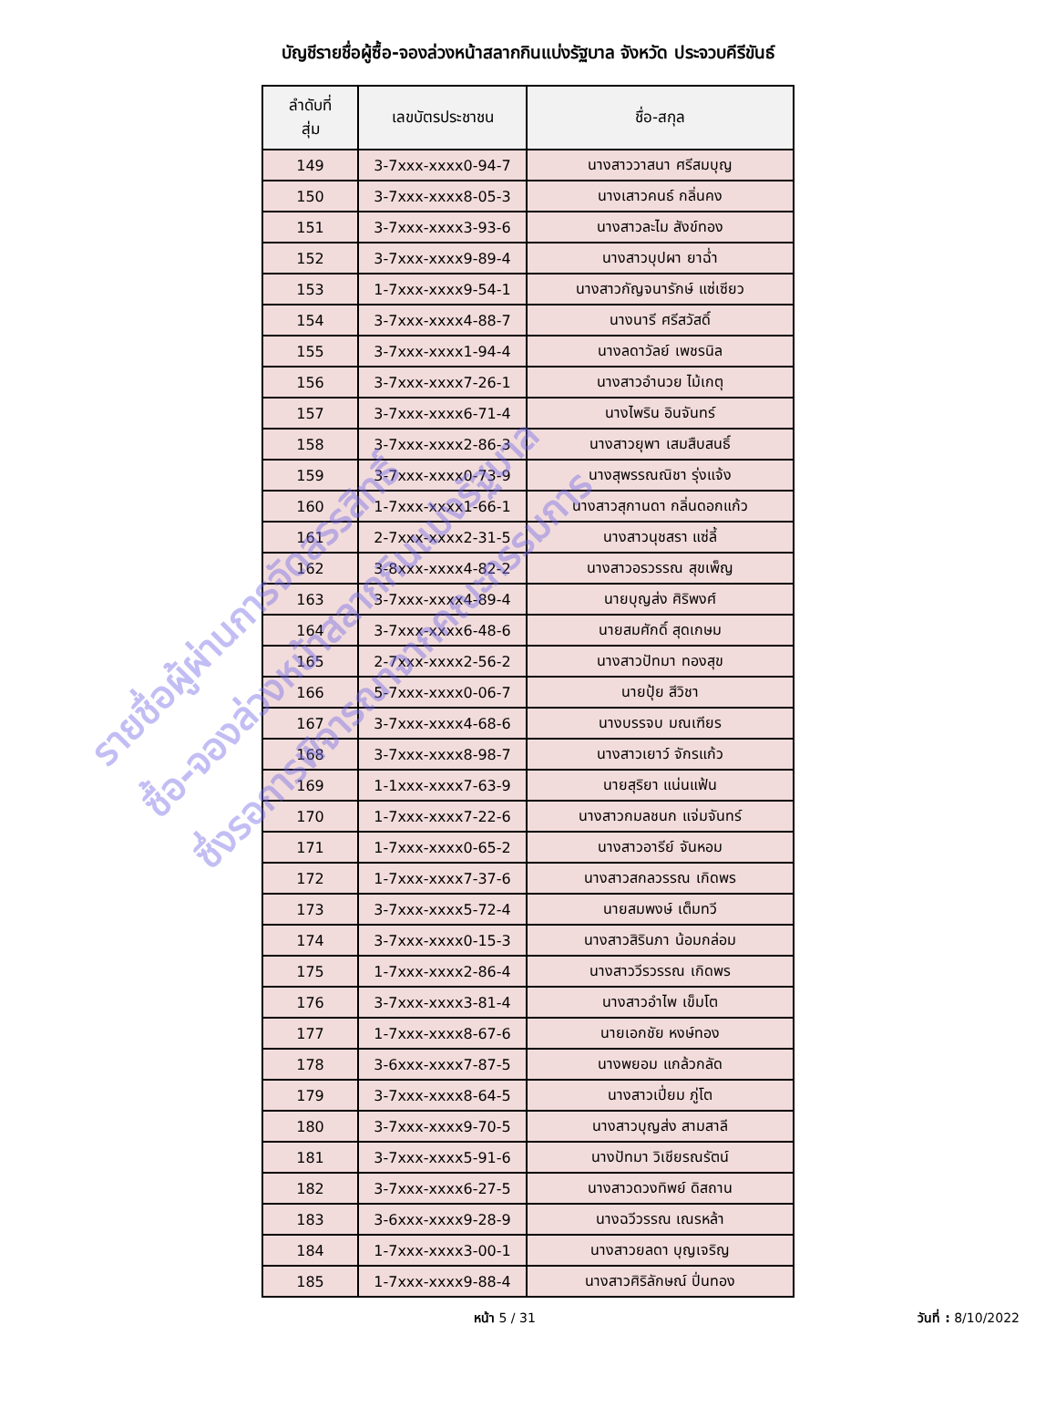บัญชีรายชื่อผู้ซื้อ-จองล่วงหน้าสลากกินแบ่งรัฐบาล จังหวัด ประจวบคีรีขันธ์
| ลำดับที่ สุ่ม | เลขบัตรประชาชน | ชื่อ-สกุล |
| --- | --- | --- |
| 149 | 3-7xxx-xxxx0-94-7 | นางสาววาสนา ศรีสมบุญ |
| 150 | 3-7xxx-xxxx8-05-3 | นางเสาวคนธ์ กลิ่นคง |
| 151 | 3-7xxx-xxxx3-93-6 | นางสาวละไม สังข์ทอง |
| 152 | 3-7xxx-xxxx9-89-4 | นางสาวบุปผา ยาฉ่ำ |
| 153 | 1-7xxx-xxxx9-54-1 | นางสาวกัญจนารักษ์ แซ่เซียว |
| 154 | 3-7xxx-xxxx4-88-7 | นางนารี ศรีสวัสดิ์ |
| 155 | 3-7xxx-xxxx1-94-4 | นางลดาวัลย์ เพชรนิล |
| 156 | 3-7xxx-xxxx7-26-1 | นางสาวอำนวย ไม้เกตุ |
| 157 | 3-7xxx-xxxx6-71-4 | นางไพริน อินจันทร์ |
| 158 | 3-7xxx-xxxx2-86-3 | นางสาวยุพา เสมสืบสนธิ์ |
| 159 | 3-7xxx-xxxx0-73-9 | นางสุพรรณณิชา รุ่งแจ้ง |
| 160 | 1-7xxx-xxxx1-66-1 | นางสาวสุกานดา กลิ่นดอกแก้ว |
| 161 | 2-7xxx-xxxx2-31-5 | นางสาวนุชสรา แซ่ลี้ |
| 162 | 3-8xxx-xxxx4-82-2 | นางสาวอรวรรณ สุขเพ็ญ |
| 163 | 3-7xxx-xxxx4-89-4 | นายบุญส่ง ศิริพงศ์ |
| 164 | 3-7xxx-xxxx6-48-6 | นายสมศักดิ์ สุดเกษม |
| 165 | 2-7xxx-xxxx2-56-2 | นางสาวปัทมา ทองสุข |
| 166 | 5-7xxx-xxxx0-06-7 | นายปุ้ย สีวิชา |
| 167 | 3-7xxx-xxxx4-68-6 | นางบรรจบ มณเฑียร |
| 168 | 3-7xxx-xxxx8-98-7 | นางสาวเยาว์ จักรแก้ว |
| 169 | 1-1xxx-xxxx7-63-9 | นายสุริยา แน่นแฟ้น |
| 170 | 1-7xxx-xxxx7-22-6 | นางสาวกมลชนก แจ่มจันทร์ |
| 171 | 1-7xxx-xxxx0-65-2 | นางสาวอารีย์ จันหอม |
| 172 | 1-7xxx-xxxx7-37-6 | นางสาวสกลวรรณ เกิดพร |
| 173 | 3-7xxx-xxxx5-72-4 | นายสมพงษ์ เต็มทวี |
| 174 | 3-7xxx-xxxx0-15-3 | นางสาวสิรินภา น้อมกล่อม |
| 175 | 1-7xxx-xxxx2-86-4 | นางสาววีรวรรณ เกิดพร |
| 176 | 3-7xxx-xxxx3-81-4 | นางสาวอำไพ เข็มโต |
| 177 | 1-7xxx-xxxx8-67-6 | นายเอกชัย หงษ์ทอง |
| 178 | 3-6xxx-xxxx7-87-5 | นางพยอม แกล้วกลัด |
| 179 | 3-7xxx-xxxx8-64-5 | นางสาวเปี่ยม ภู่โต |
| 180 | 3-7xxx-xxxx9-70-5 | นางสาวบุญส่ง สามสาลี |
| 181 | 3-7xxx-xxxx5-91-6 | นางปัทมา วิเชียรณรัตน์ |
| 182 | 3-7xxx-xxxx6-27-5 | นางสาวดวงทิพย์ ดิสถาน |
| 183 | 3-6xxx-xxxx9-28-9 | นางฉวีวรรณ เณรหล้า |
| 184 | 1-7xxx-xxxx3-00-1 | นางสาวยลดา บุญเจริญ |
| 185 | 1-7xxx-xxxx9-88-4 | นางสาวศิริลักษณ์ ปิ่นทอง |
หน้า 5 / 31 วันที่ : 8/10/2022
รายชื่อผู้ผ่านการจัดสรรสิทธิ์
ซื้อ-จองล่วงหน้าสลากกินแบ่งรัฐบาล
ซึ่งรอการพิจารณาจากคณะกรรมการ